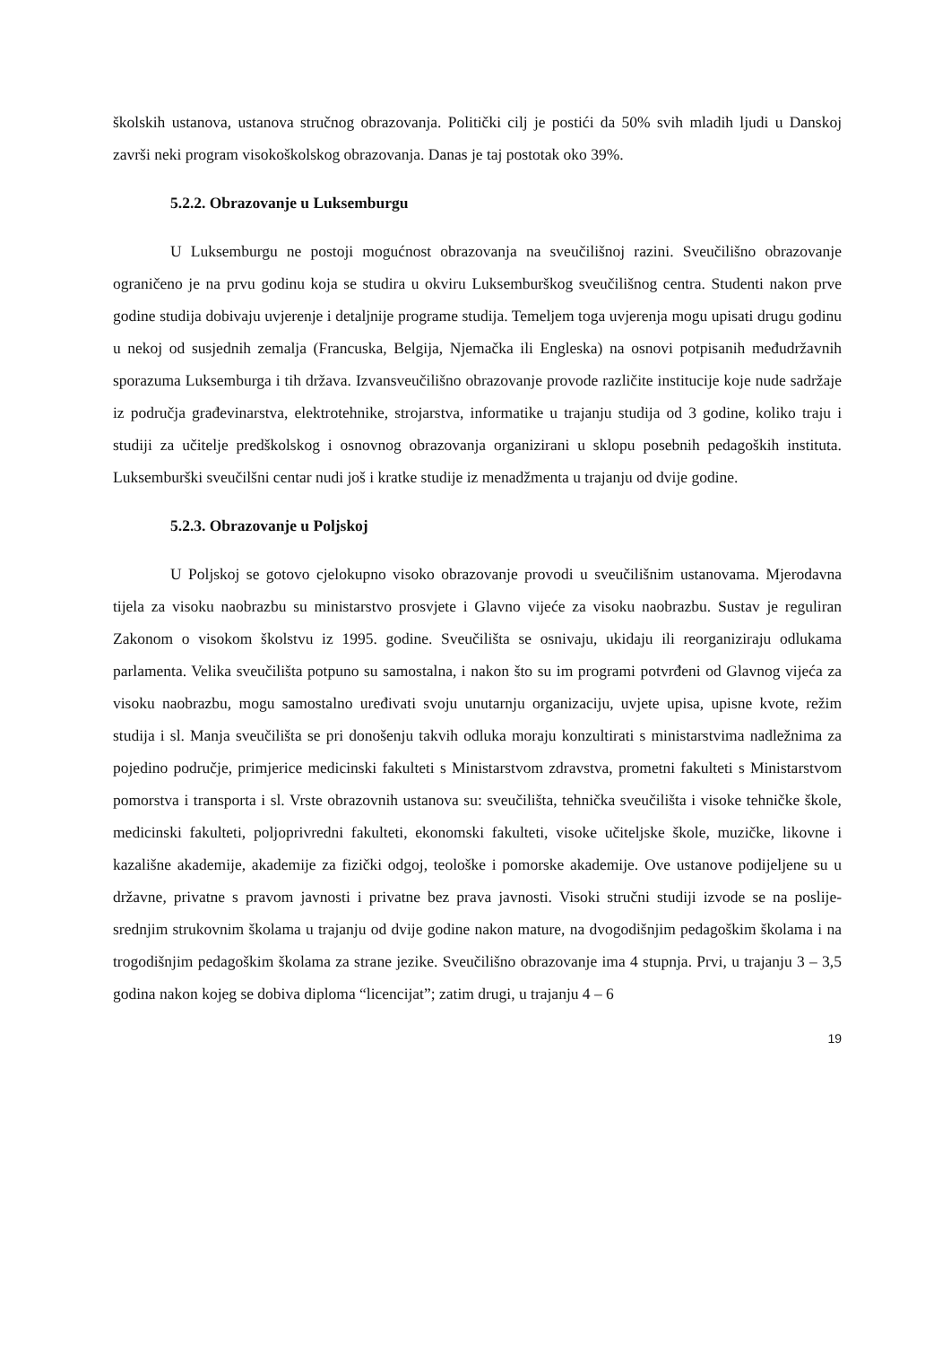školskih ustanova, ustanova stručnog obrazovanja. Politički cilj je postići da 50% svih mladih ljudi u Danskoj završi neki program visokoškolskog obrazovanja. Danas je taj postotak oko 39%.
5.2.2. Obrazovanje u Luksemburgu
U Luksemburgu ne postoji mogućnost obrazovanja na sveučilišnoj razini. Sveučilišno obrazovanje ograničeno je na prvu godinu koja se studira u okviru Luksemburškog sveučilišnog centra. Studenti nakon prve godine studija dobivaju uvjerenje i detaljnije programe studija. Temeljem toga uvjerenja mogu upisati drugu godinu u nekoj od susjednih zemalja (Francuska, Belgija, Njemačka ili Engleska) na osnovi potpisanih međudržavnih sporazuma Luksemburga i tih država. Izvansveučilišno obrazovanje provode različite institucije koje nude sadržaje iz područja građevinarstva, elektrotehnike, strojarstva, informatike u trajanju studija od 3 godine, koliko traju i studiji za učitelje predškolskog i osnovnog obrazovanja organizirani u sklopu posebnih pedagoških instituta. Luksemburški sveučilšni centar nudi još i kratke studije iz menadžmenta u trajanju od dvije godine.
5.2.3. Obrazovanje u Poljskoj
U Poljskoj se gotovo cjelokupno visoko obrazovanje provodi u sveučilišnim ustanovama. Mjerodavna tijela za visoku naobrazbu su ministarstvo prosvjete i Glavno vijeće za visoku naobrazbu. Sustav je reguliran Zakonom o visokom školstvu iz 1995. godine. Sveučilišta se osnivaju, ukidaju ili reorganiziraju odlukama parlamenta. Velika sveučilišta potpuno su samostalna, i nakon što su im programi potvrđeni od Glavnog vijeća za visoku naobrazbu, mogu samostalno uređivati svoju unutarnju organizaciju, uvjete upisa, upisne kvote, režim studija i sl. Manja sveučilišta se pri donošenju takvih odluka moraju konzultirati s ministarstvima nadležnima za pojedino područje, primjerice medicinski fakulteti s Ministarstvom zdravstva, prometni fakulteti s Ministarstvom pomorstva i transporta i sl. Vrste obrazovnih ustanova su: sveučilišta, tehnička sveučilišta i visoke tehničke škole, medicinski fakulteti, poljoprivredni fakulteti, ekonomski fakulteti, visoke učiteljske škole, muzičke, likovne i kazališne akademije, akademije za fizički odgoj, teološke i pomorske akademije. Ove ustanove podijeljene su u državne, privatne s pravom javnosti i privatne bez prava javnosti. Visoki stručni studiji izvode se na poslije-srednjim strukovnim školama u trajanju od dvije godine nakon mature, na dvogodišnjim pedagoškim školama i na trogodišnjim pedagoškim školama za strane jezike. Sveučilišno obrazovanje ima 4 stupnja. Prvi, u trajanju 3 – 3,5 godina nakon kojeg se dobiva diploma “licencijat”; zatim drugi, u trajanju 4 – 6
19